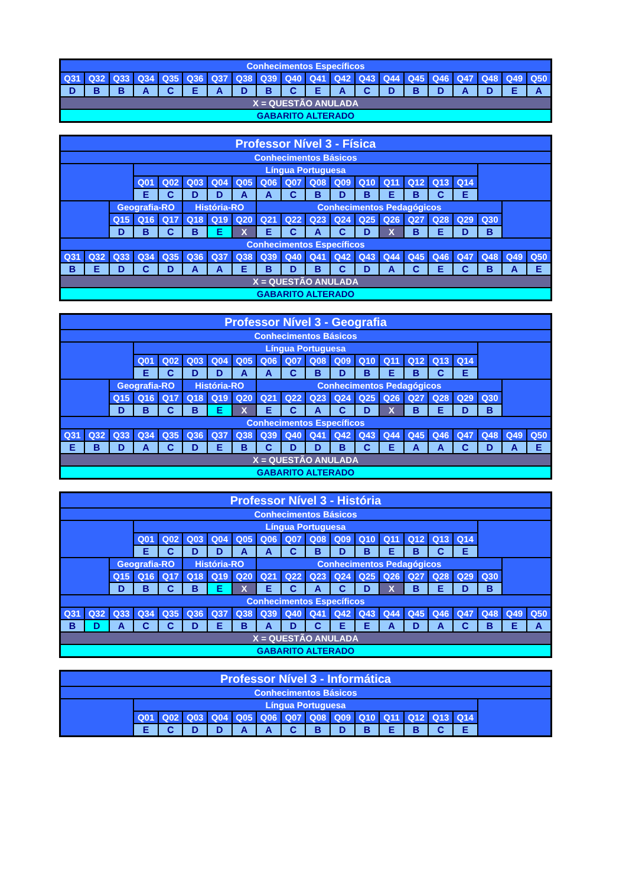| Conhecimentos Específicos | | | | | | | | | | | | | | | | | | | |
| --- | --- | --- | --- | --- | --- | --- | --- | --- | --- | --- | --- | --- | --- | --- | --- | --- | --- | --- | --- |
| Q31 | Q32 | Q33 | Q34 | Q35 | Q36 | Q37 | Q38 | Q39 | Q40 | Q41 | Q42 | Q43 | Q44 | Q45 | Q46 | Q47 | Q48 | Q49 | Q50 |
| D | B | B | A | C | E | A | D | B | C | E | A | C | D | B | D | A | D | E | A |
| X = QUESTÃO ANULADA | | | | | | | | | | | | | | | | | | | |
| GABARITO ALTERADO | | | | | | | | | | | | | | | | | | | |
| Professor Nível 3 - Física | | | | | | | | | | | | | | | | | | | |
| --- | --- | --- | --- | --- | --- | --- | --- | --- | --- | --- | --- | --- | --- | --- | --- | --- | --- | --- | --- |
| Conhecimentos Básicos | | | | | | | | | | | | | | | | | | | |
| | | | Língua Portuguesa | | | | | | | | | | | | | | | | |
| | | | Q01 | Q02 | Q03 | Q04 | Q05 | Q06 | Q07 | Q08 | Q09 | Q10 | Q11 | Q12 | Q13 | Q14 | | | |
| | | | E | C | D | D | A | A | C | B | D | B | E | B | C | E | | | |
| | | Geografia-RO | | | História-RO | | | Conhecimentos Pedagógicos | | | | | | | | | | | |
| | | Q15 | Q16 | Q17 | Q18 | Q19 | Q20 | Q21 | Q22 | Q23 | Q24 | Q25 | Q26 | Q27 | Q28 | Q29 | Q30 | | |
| | | D | B | C | B | E | X | E | C | A | C | D | X | B | E | D | B | | |
| Conhecimentos Específicos | | | | | | | | | | | | | | | | | | | |
| Q31 | Q32 | Q33 | Q34 | Q35 | Q36 | Q37 | Q38 | Q39 | Q40 | Q41 | Q42 | Q43 | Q44 | Q45 | Q46 | Q47 | Q48 | Q49 | Q50 |
| B | E | D | C | D | A | A | E | B | D | B | C | D | A | C | E | C | B | A | E |
| X = QUESTÃO ANULADA | | | | | | | | | | | | | | | | | | | |
| GABARITO ALTERADO | | | | | | | | | | | | | | | | | | | |
| Professor Nível 3 - Geografia | | | | | | | | | | | | | | | | | | | |
| --- | --- | --- | --- | --- | --- | --- | --- | --- | --- | --- | --- | --- | --- | --- | --- | --- | --- | --- | --- |
| Conhecimentos Básicos | | | | | | | | | | | | | | | | | | | |
| | | | Língua Portuguesa | | | | | | | | | | | | | | | | |
| | | | Q01 | Q02 | Q03 | Q04 | Q05 | Q06 | Q07 | Q08 | Q09 | Q10 | Q11 | Q12 | Q13 | Q14 | | | |
| | | | E | C | D | D | A | A | C | B | D | B | E | B | C | E | | | |
| | | Geografia-RO | | | História-RO | | | Conhecimentos Pedagógicos | | | | | | | | | | | |
| | | Q15 | Q16 | Q17 | Q18 | Q19 | Q20 | Q21 | Q22 | Q23 | Q24 | Q25 | Q26 | Q27 | Q28 | Q29 | Q30 | | |
| | | D | B | C | B | E | X | E | C | A | C | D | X | B | E | D | B | | |
| Conhecimentos Específicos | | | | | | | | | | | | | | | | | | | |
| Q31 | Q32 | Q33 | Q34 | Q35 | Q36 | Q37 | Q38 | Q39 | Q40 | Q41 | Q42 | Q43 | Q44 | Q45 | Q46 | Q47 | Q48 | Q49 | Q50 |
| E | B | D | A | C | D | E | B | C | D | D | B | C | E | A | A | C | D | A | E |
| X = QUESTÃO ANULADA | | | | | | | | | | | | | | | | | | | |
| GABARITO ALTERADO | | | | | | | | | | | | | | | | | | | |
| Professor Nível 3 - História | | | | | | | | | | | | | | | | | | | |
| --- | --- | --- | --- | --- | --- | --- | --- | --- | --- | --- | --- | --- | --- | --- | --- | --- | --- | --- | --- |
| Conhecimentos Básicos | | | | | | | | | | | | | | | | | | | |
| | | | Língua Portuguesa | | | | | | | | | | | | | | | | |
| | | | Q01 | Q02 | Q03 | Q04 | Q05 | Q06 | Q07 | Q08 | Q09 | Q10 | Q11 | Q12 | Q13 | Q14 | | | |
| | | | E | C | D | D | A | A | C | B | D | B | E | B | C | E | | | |
| | | Geografia-RO | | | História-RO | | | Conhecimentos Pedagógicos | | | | | | | | | | | |
| | | Q15 | Q16 | Q17 | Q18 | Q19 | Q20 | Q21 | Q22 | Q23 | Q24 | Q25 | Q26 | Q27 | Q28 | Q29 | Q30 | | |
| | | D | B | C | B | E | X | E | C | A | C | D | X | B | E | D | B | | |
| Conhecimentos Específicos | | | | | | | | | | | | | | | | | | | |
| Q31 | Q32 | Q33 | Q34 | Q35 | Q36 | Q37 | Q38 | Q39 | Q40 | Q41 | Q42 | Q43 | Q44 | Q45 | Q46 | Q47 | Q48 | Q49 | Q50 |
| B | D | A | C | C | D | E | B | A | D | C | E | E | A | D | A | C | B | E | A |
| X = QUESTÃO ANULADA | | | | | | | | | | | | | | | | | | | |
| GABARITO ALTERADO | | | | | | | | | | | | | | | | | | | |
| Professor Nível 3 - Informática | | | | | | | | | | | | | | | |
| --- | --- | --- | --- | --- | --- | --- | --- | --- | --- | --- | --- | --- | --- | --- | --- |
| Conhecimentos Básicos | | | | | | | | | | | | | | | |
| | Língua Portuguesa | | | | | | | | | | | | | | |
| | Q01 | Q02 | Q03 | Q04 | Q05 | Q06 | Q07 | Q08 | Q09 | Q10 | Q11 | Q12 | Q13 | Q14 | |
| | E | C | D | D | A | A | C | B | D | B | E | B | C | E | |